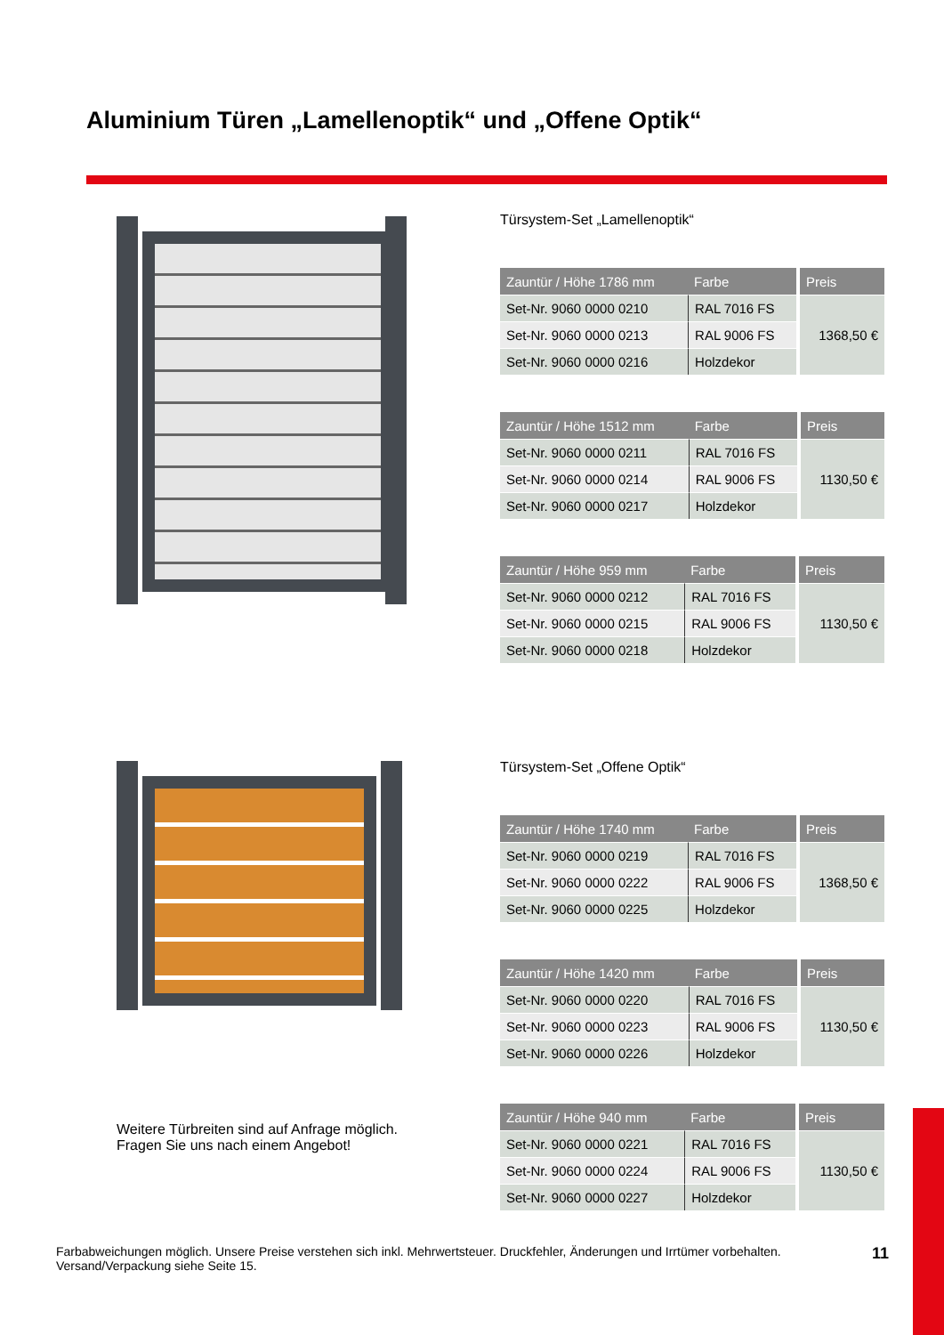Aluminium Türen „Lamellenoptik“ und „Offene Optik“
Türsystem-Set „Lamellenoptik“
| Zauntür / Höhe 1786 mm | Farbe | Preis |
| --- | --- | --- |
| Set-Nr. 9060 0000 0210 | RAL 7016 FS | 1368,50 € |
| Set-Nr. 9060 0000 0213 | RAL 9006 FS | |
| Set-Nr. 9060 0000 0216 | Holzdekor | |
| Zauntür / Höhe 1512 mm | Farbe | Preis |
| --- | --- | --- |
| Set-Nr. 9060 0000 0211 | RAL 7016 FS | 1130,50 € |
| Set-Nr. 9060 0000 0214 | RAL 9006 FS | |
| Set-Nr. 9060 0000 0217 | Holzdekor | |
| Zauntür / Höhe 959 mm | Farbe | Preis |
| --- | --- | --- |
| Set-Nr. 9060 0000 0212 | RAL 7016 FS | 1130,50 € |
| Set-Nr. 9060 0000 0215 | RAL 9006 FS | |
| Set-Nr. 9060 0000 0218 | Holzdekor | |
Türsystem-Set „Offene Optik“
| Zauntür / Höhe 1740 mm | Farbe | Preis |
| --- | --- | --- |
| Set-Nr. 9060 0000 0219 | RAL 7016 FS | 1368,50 € |
| Set-Nr. 9060 0000 0222 | RAL 9006 FS | |
| Set-Nr. 9060 0000 0225 | Holzdekor | |
| Zauntür / Höhe 1420 mm | Farbe | Preis |
| --- | --- | --- |
| Set-Nr. 9060 0000 0220 | RAL 7016 FS | 1130,50 € |
| Set-Nr. 9060 0000 0223 | RAL 9006 FS | |
| Set-Nr. 9060 0000 0226 | Holzdekor | |
| Zauntür / Höhe 940 mm | Farbe | Preis |
| --- | --- | --- |
| Set-Nr. 9060 0000 0221 | RAL 7016 FS | 1130,50 € |
| Set-Nr. 9060 0000 0224 | RAL 9006 FS | |
| Set-Nr. 9060 0000 0227 | Holzdekor | |
Weitere Türbreiten sind auf Anfrage möglich.
Fragen Sie uns nach einem Angebot!
Farbabweichungen möglich. Unsere Preise verstehen sich inkl. Mehrwertsteuer. Druckfehler, Änderungen und Irrtümer vorbehalten.
Versand/Verpackung siehe Seite 15.
11